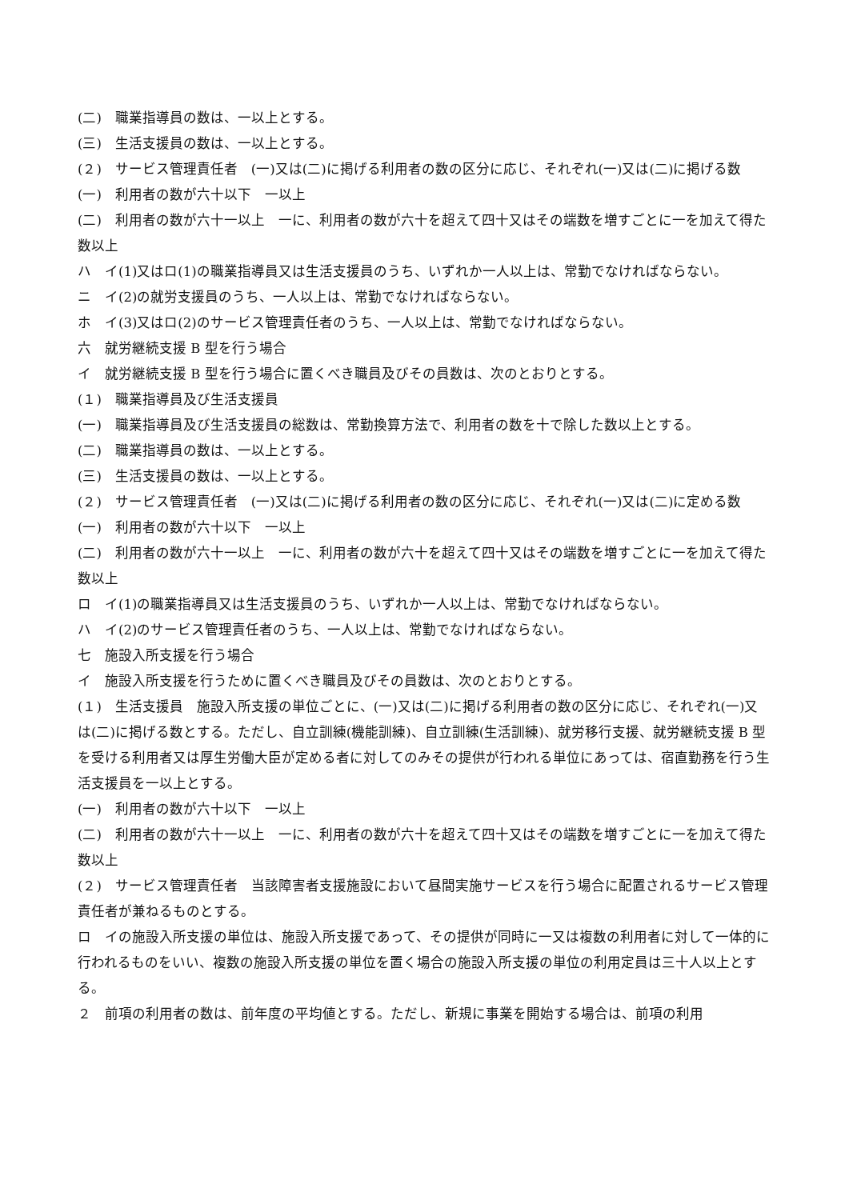(二)　職業指導員の数は、一以上とする。
(三)　生活支援員の数は、一以上とする。
(２)　サービス管理責任者　(一)又は(二)に掲げる利用者の数の区分に応じ、それぞれ(一)又は(二)に掲げる数
(一)　利用者の数が六十以下　一以上
(二)　利用者の数が六十一以上　一に、利用者の数が六十を超えて四十又はその端数を増すごとに一を加えて得た数以上
ハ　イ(1)又はロ(1)の職業指導員又は生活支援員のうち、いずれか一人以上は、常勤でなければならない。
ニ　イ(2)の就労支援員のうち、一人以上は、常勤でなければならない。
ホ　イ(3)又はロ(2)のサービス管理責任者のうち、一人以上は、常勤でなければならない。
六　就労継続支援 B 型を行う場合
イ　就労継続支援 B 型を行う場合に置くべき職員及びその員数は、次のとおりとする。
(１)　職業指導員及び生活支援員
(一)　職業指導員及び生活支援員の総数は、常勤換算方法で、利用者の数を十で除した数以上とする。
(二)　職業指導員の数は、一以上とする。
(三)　生活支援員の数は、一以上とする。
(２)　サービス管理責任者　(一)又は(二)に掲げる利用者の数の区分に応じ、それぞれ(一)又は(二)に定める数
(一)　利用者の数が六十以下　一以上
(二)　利用者の数が六十一以上　一に、利用者の数が六十を超えて四十又はその端数を増すごとに一を加えて得た数以上
ロ　イ(1)の職業指導員又は生活支援員のうち、いずれか一人以上は、常勤でなければならない。
ハ　イ(2)のサービス管理責任者のうち、一人以上は、常勤でなければならない。
七　施設入所支援を行う場合
イ　施設入所支援を行うために置くべき職員及びその員数は、次のとおりとする。
(１)　生活支援員　施設入所支援の単位ごとに、(一)又は(二)に掲げる利用者の数の区分に応じ、それぞれ(一)又は(二)に掲げる数とする。ただし、自立訓練(機能訓練)、自立訓練(生活訓練)、就労移行支援、就労継続支援 B 型を受ける利用者又は厚生労働大臣が定める者に対してのみその提供が行われる単位にあっては、宿直勤務を行う生活支援員を一以上とする。
(一)　利用者の数が六十以下　一以上
(二)　利用者の数が六十一以上　一に、利用者の数が六十を超えて四十又はその端数を増すごとに一を加えて得た数以上
(２)　サービス管理責任者　当該障害者支援施設において昼間実施サービスを行う場合に配置されるサービス管理責任者が兼ねるものとする。
ロ　イの施設入所支援の単位は、施設入所支援であって、その提供が同時に一又は複数の利用者に対して一体的に行われるものをいい、複数の施設入所支援の単位を置く場合の施設入所支援の単位の利用定員は三十人以上とする。
２　前項の利用者の数は、前年度の平均値とする。ただし、新規に事業を開始する場合は、前項の利用